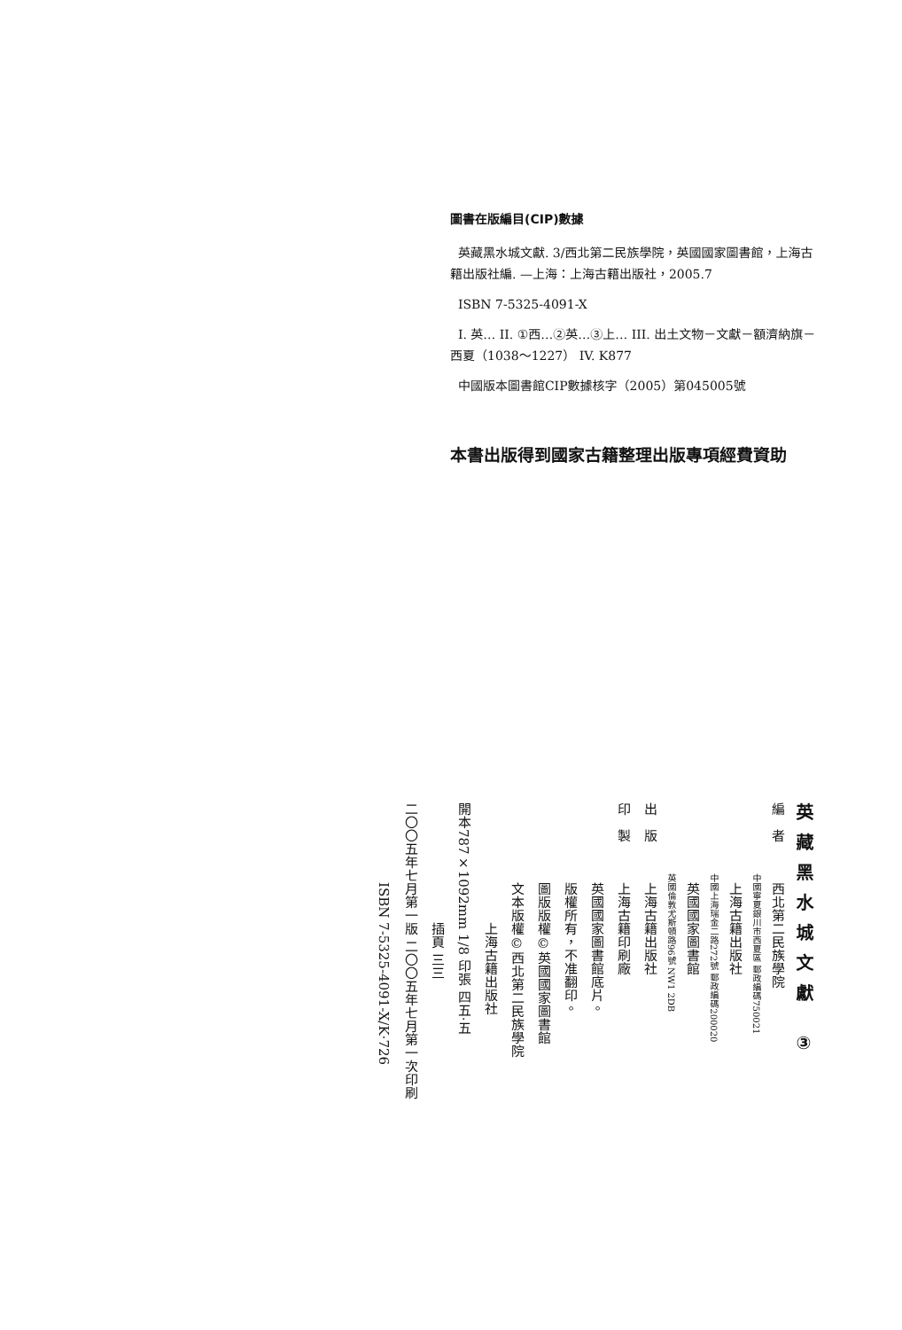圖書在版編目(CIP)數據
英藏黑水城文獻. 3/西北第二民族學院，英國國家圖書館，上海古籍出版社編. —上海：上海古籍出版社，2005.7
ISBN 7-5325-4091-X
I. 英… II. ①西…②英…③上… III. 出土文物－文獻－額濟納旗－西夏（1038～1227） IV. K877
中國版本圖書館CIP數據核字（2005）第045005號
本書出版得到國家古籍整理出版專項經費資助
英藏黑水城文獻 ③
編　者　　　西北第二民族學院
　　　　　　　　中國寧夏銀川市西夏區 郵政編碼750021
　　　　　　上海古籍出版社
　　　　　　　　中國上海瑞金二路272號 郵政編碼200020
　　　　　　英國國家圖書館
　　　　　　　　英國倫敦尤斯頓路96號 NW1 2DB
出　版　　　上海古籍出版社
印　製　　　上海古籍印刷廠
　　　　　　英國國家圖書館底片。
　　　　　　版權所有，不准翻印。
　　　　　　圖版版權©英國國家圖書館
　　　　　　文本版權©西北第二民族學院
　　　　　　　　　上海古籍出版社
開本787×1092mm 1/8 印張 四五·五
　　　　　　　　　插頁 三三
二〇〇五年七月第一版 二〇〇五年七月第一次印刷
　　　　　　ISBN 7-5325-4091-X/K·726